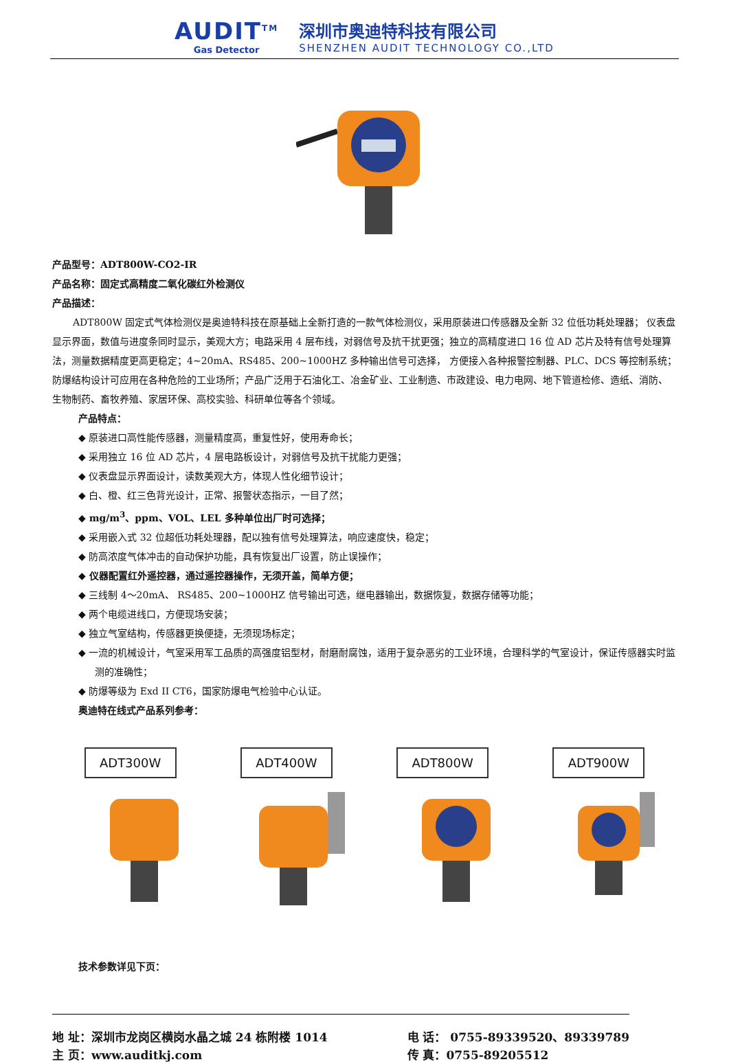AUDIT<sup>TM</sup>
Gas Detector
深圳市奥迪特科技有限公司
SHENZHEN AUDIT TECHNOLOGY CO.,LTD
产品型号：ADT800W-CO2-IR
产品名称：固定式高精度二氧化碳红外检测仪
产品描述：
ADT800W 固定式气体检测仪是奥迪特科技在原基础上全新打造的一款气体检测仪，采用原装进口传感器及全新 32 位低功耗处理器； 仪表盘显示界面，数值与进度条同时显示，美观大方；电路采用 4 层布线，对弱信号及抗干扰更强；独立的高精度进口 16 位 AD 芯片及特有信号处理算法，测量数据精度更高更稳定；4~20mA、RS485、200~1000HZ 多种输出信号可选择， 方便接入各种报警控制器、PLC、DCS 等控制系统；防爆结构设计可应用在各种危险的工业场所；产品广泛用于石油化工、冶金矿业、工业制造、市政建设、电力电网、地下管道检修、造纸、消防、生物制药、畜牧养殖、家居环保、高校实验、科研单位等各个领域。
产品特点：
◆ 原装进口高性能传感器，测量精度高，重复性好，使用寿命长；
◆ 采用独立 16 位 AD 芯片，4 层电路板设计，对弱信号及抗干扰能力更强；
◆ 仪表盘显示界面设计，读数美观大方，体现人性化细节设计；
◆ 白、橙、红三色背光设计，正常、报警状态指示，一目了然；
◆ mg/m<sup>3</sup>、ppm、VOL、LEL 多种单位出厂时可选择；
◆ 采用嵌入式 32 位超低功耗处理器，配以独有信号处理算法，响应速度快，稳定；
◆ 防高浓度气体冲击的自动保护功能，具有恢复出厂设置，防止误操作；
◆ 仪器配置红外遥控器，通过遥控器操作，无须开盖，简单方便；
◆ 三线制 4～20mA、 RS485、200~1000HZ 信号输出可选，继电器输出，数据恢复，数据存储等功能；
◆ 两个电缆进线口，方便现场安装；
◆ 独立气室结构，传感器更换便捷，无须现场标定；
◆ 一流的机械设计，气室采用军工品质的高强度铝型材，耐磨耐腐蚀，适用于复杂恶劣的工业环境，合理科学的气室设计，保证传感器实时监测的准确性；
◆ 防爆等级为 Exd II CT6，国家防爆电气检验中心认证。
奥迪特在线式产品系列参考：
ADT300W ADT400W ADT800W ADT900W
技术参数详见下页：
地 址：深圳市龙岗区横岗水晶之城 24 栋附楼 1014
主 页：www.auditkj.com
电 话： 0755-89339520、89339789
传 真：0755-89205512